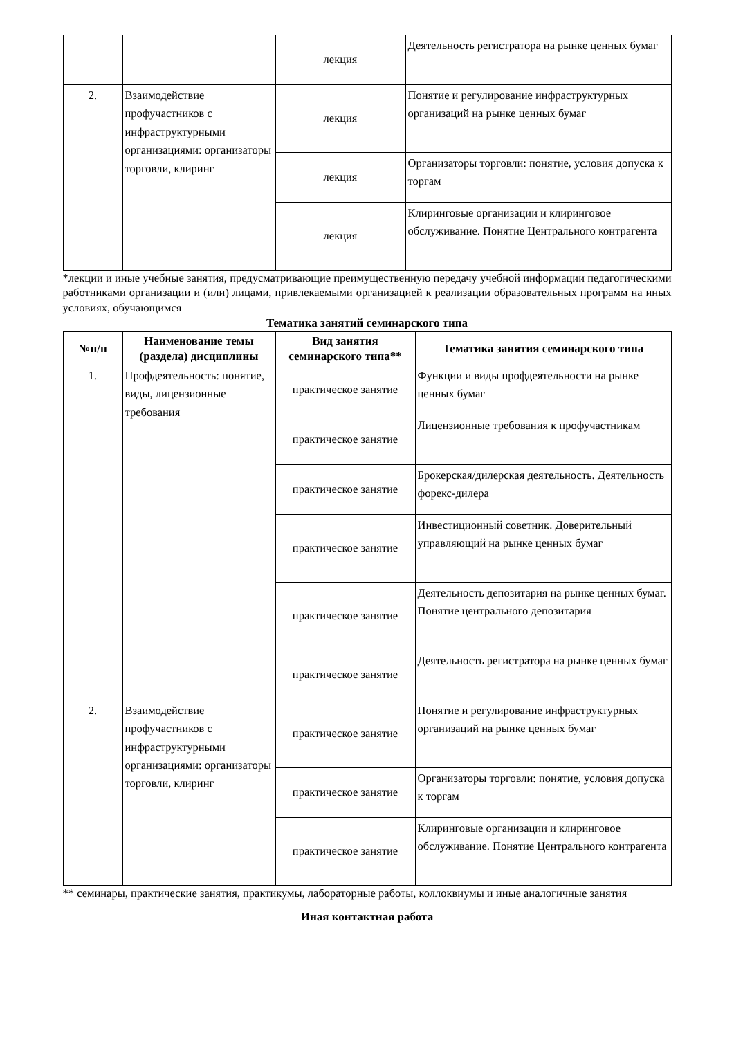| | | лекция | Деятельность регистратора на рынке ценных бумаг |
| 2. | Взаимодействие профучастников с инфраструктурными организациями: организаторы торговли, клиринг | лекция | Понятие и регулирование инфраструктурных организаций на рынке ценных бумаг |
| | | лекция | Организаторы торговли: понятие, условия допуска к торгам |
| | | лекция | Клиринговые организации и клиринговое обслуживание. Понятие Центрального контрагента |
*лекции и иные учебные занятия, предусматривающие преимущественную передачу учебной информации педагогическими работниками организации и (или) лицами, привлекаемыми организацией к реализации образовательных программ на иных условиях, обучающимся
Тематика занятий семинарского типа
| №п/п | Наименование темы (раздела) дисциплины | Вид занятия семинарского типа** | Тематика занятия семинарского типа |
| --- | --- | --- | --- |
| 1. | Профдеятельность: понятие, виды, лицензионные требования | практическое занятие | Функции и виды профдеятельности на рынке ценных бумаг |
| | | практическое занятие | Лицензионные требования к профучастникам |
| | | практическое занятие | Брокерская/дилерская деятельность. Деятельность форекс-дилера |
| | | практическое занятие | Инвестиционный советник. Доверительный управляющий на рынке ценных бумаг |
| | | практическое занятие | Деятельность депозитария на рынке ценных бумаг. Понятие центрального депозитария |
| | | практическое занятие | Деятельность регистратора на рынке ценных бумаг |
| 2. | Взаимодействие профучастников с инфраструктурными организациями: организаторы торговли, клиринг | практическое занятие | Понятие и регулирование инфраструктурных организаций на рынке ценных бумаг |
| | | практическое занятие | Организаторы торговли: понятие, условия допуска к торгам |
| | | практическое занятие | Клиринговые организации и клиринговое обслуживание. Понятие Центрального контрагента |
** семинары, практические занятия, практикумы, лабораторные работы, коллоквиумы и иные аналогичные занятия
Иная контактная работа